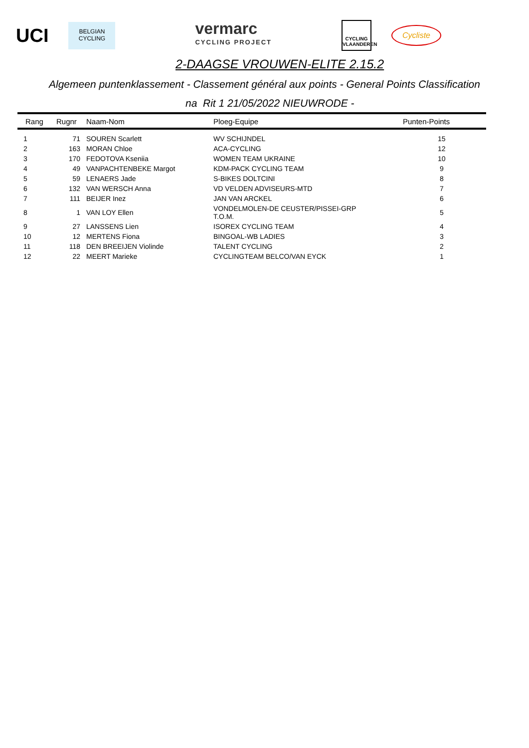UCI
BELGIAN
CYCLING
vermarc
CYCLING PROJECT
CYCLING VLAANDEREN
Cycliste
2-DAAGSE VROUWEN-ELITE 2.15.2
Algemeen puntenklassement - Classement général aux points - General Points Classification
na Rit 1 21/05/2022 NIEUWRODE -
| Rang | Rugnr | Naam-Nom | Ploeg-Equipe | Punten-Points |
| --- | --- | --- | --- | --- |
| 1 | 71 | SOUREN Scarlett | WV SCHIJNDEL | 15 |
| 2 | 163 | MORAN Chloe | ACA-CYCLING | 12 |
| 3 | 170 | FEDOTOVA Kseniia | WOMEN TEAM UKRAINE | 10 |
| 4 | 49 | VANPACHTENBEKE Margot | KDM-PACK CYCLING TEAM | 9 |
| 5 | 59 | LENAERS Jade | S-BIKES DOLTCINI | 8 |
| 6 | 132 | VAN WERSCH Anna | VD VELDEN ADVISEURS-MTD | 7 |
| 7 | 111 | BEIJER Inez | JAN VAN ARCKEL | 6 |
| 8 | 1 | VAN LOY Ellen | VONDELMOLEN-DE CEUSTER/PISSEI-GRP T.O.M. | 5 |
| 9 | 27 | LANSSENS Lien | ISOREX CYCLING TEAM | 4 |
| 10 | 12 | MERTENS Fiona | BINGOAL-WB LADIES | 3 |
| 11 | 118 | DEN BREEIJEN Violinde | TALENT CYCLING | 2 |
| 12 | 22 | MEERT Marieke | CYCLINGTEAM BELCO/VAN EYCK | 1 |